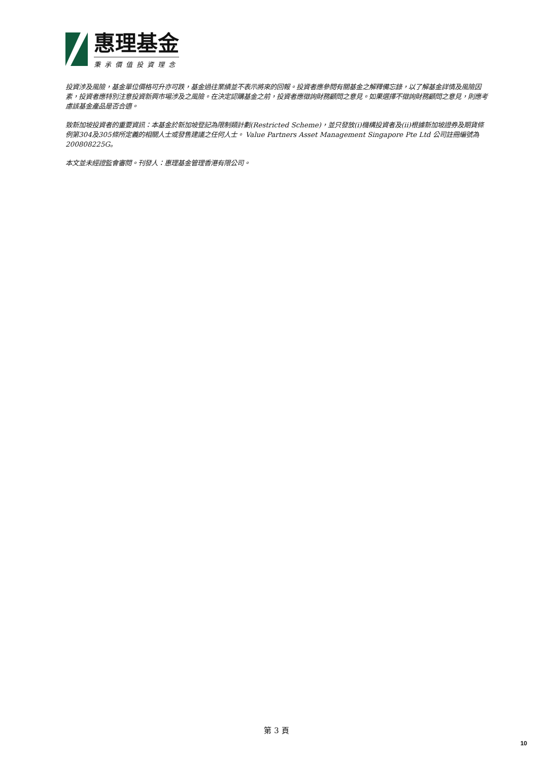惠理基金
秉承價值投資理念
投資涉及風險，基金單位價格可升亦可跌，基金過往業績並不表示將來的回報。投資者應參閱有關基金之解釋備忘錄，以了解基金詳情及風險因素，投資者應特別注意投資新興市場涉及之風險。在決定認購基金之前，投資者應徵詢財務顧問之意見。如果選擇不徵詢財務顧問之意見，則應考慮該基金產品是否合適。
致新加坡投資者的重要資訊：本基金於新加坡登記為限制類計劃(Restricted Scheme)，並只發放(i)機構投資者及(ii)根據新加坡證券及期貨條例第304及305條所定義的相關人士或發售建議之任何人士。 Value Partners Asset Management Singapore Pte Ltd 公司註冊編號為200808225G。
本文並未經證監會審閱。刊發人：惠理基金管理香港有限公司。
第 3 頁
10